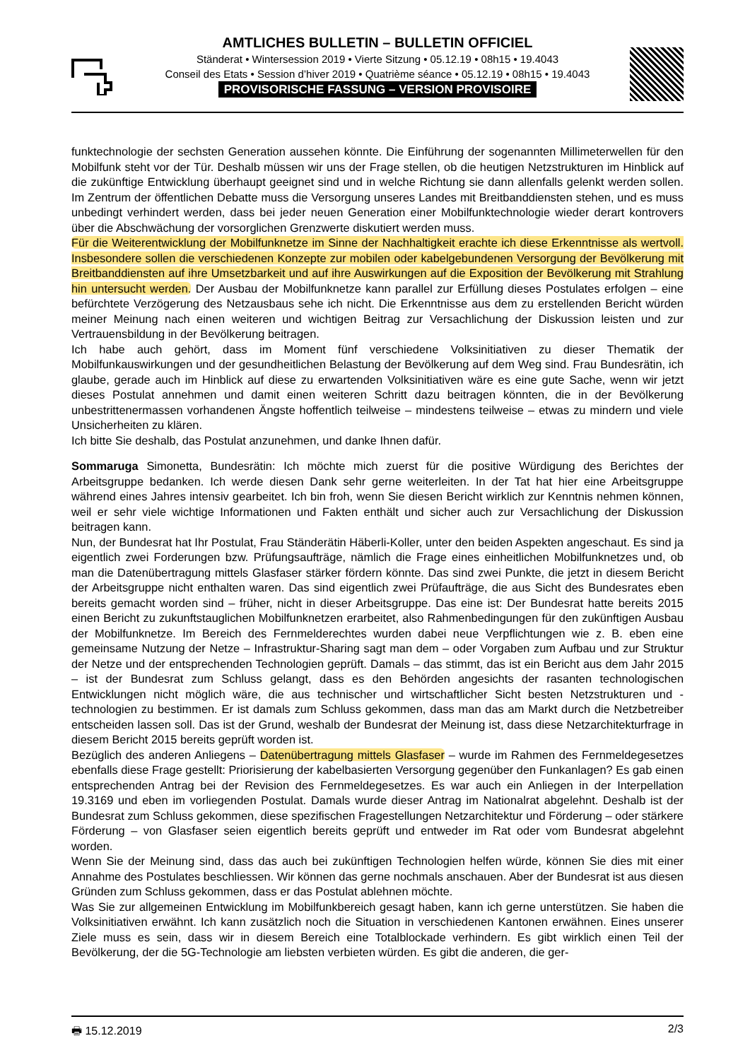AMTLICHES BULLETIN – BULLETIN OFFICIEL
Ständerat • Wintersession 2019 • Vierte Sitzung • 05.12.19 • 08h15 • 19.4043
Conseil des Etats • Session d’hiver 2019 • Quatrième séance • 05.12.19 • 08h15 • 19.4043
PROVISORISCHE FASSUNG – VERSION PROVISOIRE
funktechnologie der sechsten Generation aussehen könnte. Die Einführung der sogenannten Millimeterwellen für den Mobilfunk steht vor der Tür. Deshalb müssen wir uns der Frage stellen, ob die heutigen Netzstrukturen im Hinblick auf die zukünftige Entwicklung überhaupt geeignet sind und in welche Richtung sie dann allenfalls gelenkt werden sollen. Im Zentrum der öffentlichen Debatte muss die Versorgung unseres Landes mit Breitbanddiensten stehen, und es muss unbedingt verhindert werden, dass bei jeder neuen Generation einer Mobilfunktechnologie wieder derart kontrovers über die Abschwächung der vorsorglichen Grenzwerte diskutiert werden muss.
Für die Weiterentwicklung der Mobilfunknetze im Sinne der Nachhaltigkeit erachte ich diese Erkenntnisse als wertvoll. Insbesondere sollen die verschiedenen Konzepte zur mobilen oder kabelgebundenen Versorgung der Bevölkerung mit Breitbanddiensten auf ihre Umsetzbarkeit und auf ihre Auswirkungen auf die Exposition der Bevölkerung mit Strahlung hin untersucht werden. Der Ausbau der Mobilfunknetze kann parallel zur Erfüllung dieses Postulates erfolgen – eine befürchtete Verzögerung des Netzausbaus sehe ich nicht. Die Erkenntnisse aus dem zu erstellenden Bericht würden meiner Meinung nach einen weiteren und wichtigen Beitrag zur Versachlichung der Diskussion leisten und zur Vertrauensbildung in der Bevölkerung beitragen.
Ich habe auch gehört, dass im Moment fünf verschiedene Volksinitiativen zu dieser Thematik der Mobilfunkauswirkungen und der gesundheitlichen Belastung der Bevölkerung auf dem Weg sind. Frau Bundesrätin, ich glaube, gerade auch im Hinblick auf diese zu erwartenden Volksinitiativen wäre es eine gute Sache, wenn wir jetzt dieses Postulat annehmen und damit einen weiteren Schritt dazu beitragen könnten, die in der Bevölkerung unbestrittenermassen vorhandenen Ängste hoffentlich teilweise – mindestens teilweise – etwas zu mindern und viele Unsicherheiten zu klären.
Ich bitte Sie deshalb, das Postulat anzunehmen, und danke Ihnen dafür.
Sommaruga Simonetta, Bundesrätin: Ich möchte mich zuerst für die positive Würdigung des Berichtes der Arbeitsgruppe bedanken. Ich werde diesen Dank sehr gerne weiterleiten. In der Tat hat hier eine Arbeitsgruppe während eines Jahres intensiv gearbeitet. Ich bin froh, wenn Sie diesen Bericht wirklich zur Kenntnis nehmen können, weil er sehr viele wichtige Informationen und Fakten enthält und sicher auch zur Versachlichung der Diskussion beitragen kann.
Nun, der Bundesrat hat Ihr Postulat, Frau Ständerätin Häberli-Koller, unter den beiden Aspekten angeschaut. Es sind ja eigentlich zwei Forderungen bzw. Prüfungsaufträge, nämlich die Frage eines einheitlichen Mobilfunknetzes und, ob man die Datenübertragung mittels Glasfaser stärker fördern könnte. Das sind zwei Punkte, die jetzt in diesem Bericht der Arbeitsgruppe nicht enthalten waren. Das sind eigentlich zwei Prüfaufträge, die aus Sicht des Bundesrates eben bereits gemacht worden sind – früher, nicht in dieser Arbeitsgruppe. Das eine ist: Der Bundesrat hatte bereits 2015 einen Bericht zu zukunftstauglichen Mobilfunknetzen erarbeitet, also Rahmenbedingungen für den zukünftigen Ausbau der Mobilfunknetze. Im Bereich des Fernmelderechtes wurden dabei neue Verpflichtungen wie z. B. eben eine gemeinsame Nutzung der Netze – Infrastruktur-Sharing sagt man dem – oder Vorgaben zum Aufbau und zur Struktur der Netze und der entsprechenden Technologien geprüft. Damals – das stimmt, das ist ein Bericht aus dem Jahr 2015 – ist der Bundesrat zum Schluss gelangt, dass es den Behörden angesichts der rasanten technologischen Entwicklungen nicht möglich wäre, die aus technischer und wirtschaftlicher Sicht besten Netzstrukturen und -technologien zu bestimmen. Er ist damals zum Schluss gekommen, dass man das am Markt durch die Netzbetreiber entscheiden lassen soll. Das ist der Grund, weshalb der Bundesrat der Meinung ist, dass diese Netzarchitekturfrage in diesem Bericht 2015 bereits geprüft worden ist.
Bezüglich des anderen Anliegens – Datenübertragung mittels Glasfaser – wurde im Rahmen des Fernmeldegesetzes ebenfalls diese Frage gestellt: Priorisierung der kabelbasierten Versorgung gegenüber den Funkanlagen? Es gab einen entsprechenden Antrag bei der Revision des Fernmeldegesetzes. Es war auch ein Anliegen in der Interpellation 19.3169 und eben im vorliegenden Postulat. Damals wurde dieser Antrag im Nationalrat abgelehnt. Deshalb ist der Bundesrat zum Schluss gekommen, diese spezifischen Fragestellungen Netzarchitektur und Förderung – oder stärkere Förderung – von Glasfaser seien eigentlich bereits geprüft und entweder im Rat oder vom Bundesrat abgelehnt worden.
Wenn Sie der Meinung sind, dass das auch bei zukünftigen Technologien helfen würde, können Sie dies mit einer Annahme des Postulates beschliessen. Wir können das gerne nochmals anschauen. Aber der Bundesrat ist aus diesen Gründen zum Schluss gekommen, dass er das Postulat ablehnen möchte.
Was Sie zur allgemeinen Entwicklung im Mobilfunkbereich gesagt haben, kann ich gerne unterstützen. Sie haben die Volksinitiativen erwähnt. Ich kann zusätzlich noch die Situation in verschiedenen Kantonen erwähnen. Eines unserer Ziele muss es sein, dass wir in diesem Bereich eine Totalblockade verhindern. Es gibt wirklich einen Teil der Bevölkerung, der die 5G-Technologie am liebsten verbieten würden. Es gibt die anderen, die ger-
🖶 15.12.2019 2/3